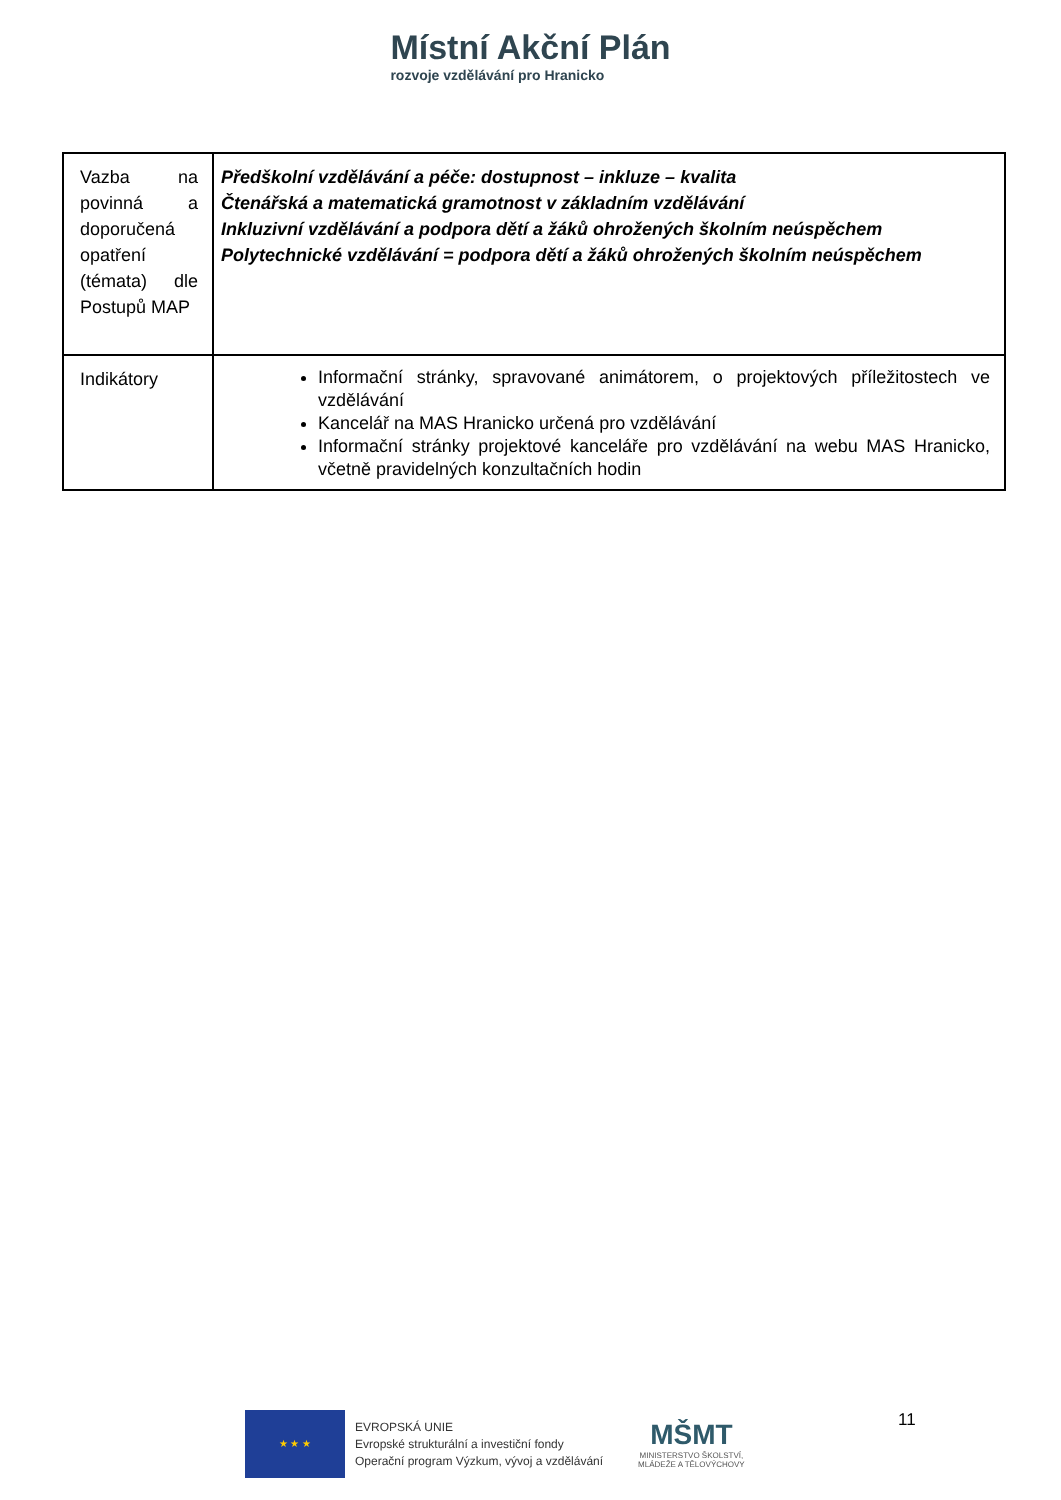Místní Akční Plán
rozvoje vzdělávání pro Hranicko
| Vazba na povinná a doporučená opatření (témata) dle Postupů MAP | Předškolní vzdělávání a péče: dostupnost – inkluze – kvalita Čtenářská a matematická gramotnost v základním vzdělávání Inkluzivní vzdělávání a podpora dětí a žáků ohrožených školním neúspěchem Polytechnické vzdělávání = podpora dětí a žáků ohrožených školním neúspěchem |
| Indikátory | Informační stránky, spravované animátorem, o projektových příležitostech ve vzdělávání Kancelář na MAS Hranicko určená pro vzdělávání Informační stránky projektové kanceláře pro vzdělávání na webu MAS Hranicko, včetně pravidelných konzultačních hodin |
★ ★ ★
EVROPSKÁ UNIE
Evropské strukturální a investiční fondy
Operační program Výzkum, vývoj a vzdělávání
MŠMT
MINISTERSTVO ŠKOLSTVÍ,
MLÁDEŽE A TĚLOVÝCHOVY
11